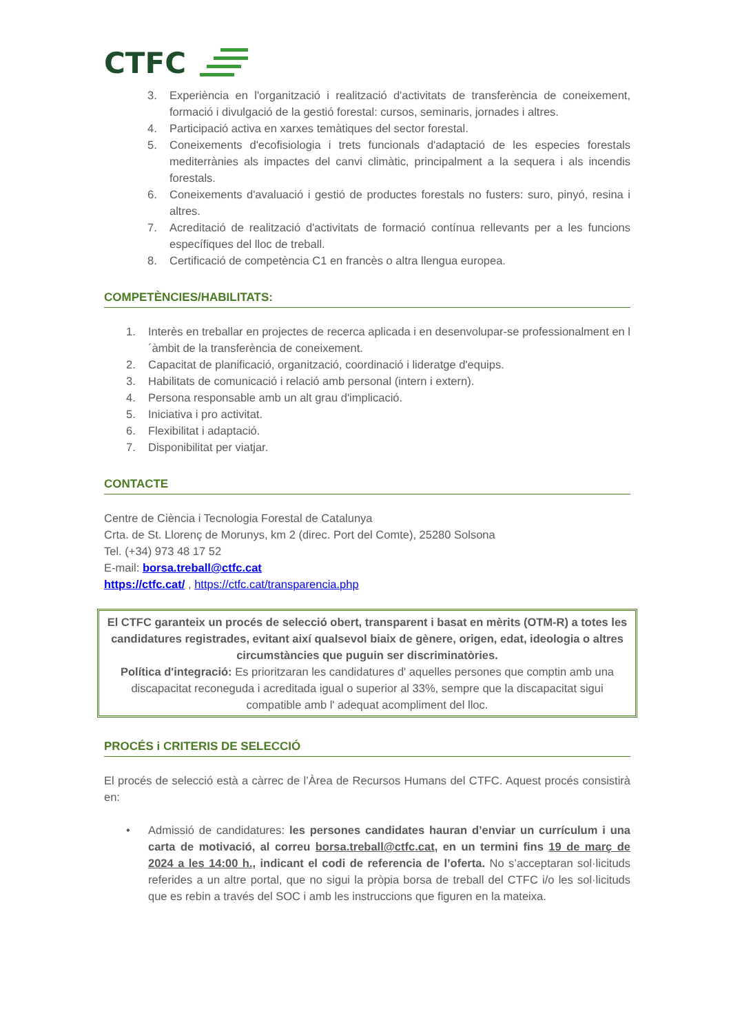CTFC
3. Experiència en l'organització i realització d'activitats de transferència de coneixement, formació i divulgació de la gestió forestal: cursos, seminaris, jornades i altres.
4. Participació activa en xarxes temàtiques del sector forestal.
5. Coneixements d'ecofisiologia i trets funcionals d'adaptació de les especies forestals mediterrànies als impactes del canvi climàtic, principalment a la sequera i als incendis forestals.
6. Coneixements d'avaluació i gestió de productes forestals no fusters: suro, pinyó, resina i altres.
7. Acreditació de realització d'activitats de formació contínua rellevants per a les funcions específiques del lloc de treball.
8. Certificació de competència C1 en francès o altra llengua europea.
COMPETÈNCIES/HABILITATS:
1. Interès en treballar en projectes de recerca aplicada i en desenvolupar-se professionalment en l´àmbit de la transferència de coneixement.
2. Capacitat de planificació, organització, coordinació i lideratge d'equips.
3. Habilitats de comunicació i relació amb personal (intern i extern).
4. Persona responsable amb un alt grau d'implicació.
5. Iniciativa i pro activitat.
6. Flexibilitat i adaptació.
7. Disponibilitat per viatjar.
CONTACTE
Centre de Ciència i Tecnologia Forestal de Catalunya
Crta. de St. Llorenç de Morunys, km 2 (direc. Port del Comte), 25280 Solsona
Tel. (+34) 973 48 17 52
E-mail: borsa.treball@ctfc.cat
https://ctfc.cat/ , https://ctfc.cat/transparencia.php
El CTFC garanteix un procés de selecció obert, transparent i basat en mèrits (OTM-R) a totes les candidatures registrades, evitant així qualsevol biaix de gènere, origen, edat, ideologia o altres circumstàncies que puguin ser discriminatòries.
Política d'integració: Es prioritzaran les candidatures d' aquelles persones que comptin amb una discapacitat reconeguda i acreditada igual o superior al 33%, sempre que la discapacitat sigui compatible amb l' adequat acompliment del lloc.
PROCÉS i CRITERIS DE SELECCIÓ
El procés de selecció està a càrrec de l’Àrea de Recursos Humans del CTFC. Aquest procés consistirà en:
• Admissió de candidatures: les persones candidates hauran d’enviar un currículum i una carta de motivació, al correu borsa.treball@ctfc.cat, en un termini fins 19 de març de 2024 a les 14:00 h., indicant el codi de referencia de l’oferta. No s’acceptaran sol·licituds referides a un altre portal, que no sigui la pròpia borsa de treball del CTFC i/o les sol·licituds que es rebin a través del SOC i amb les instruccions que figuren en la mateixa.